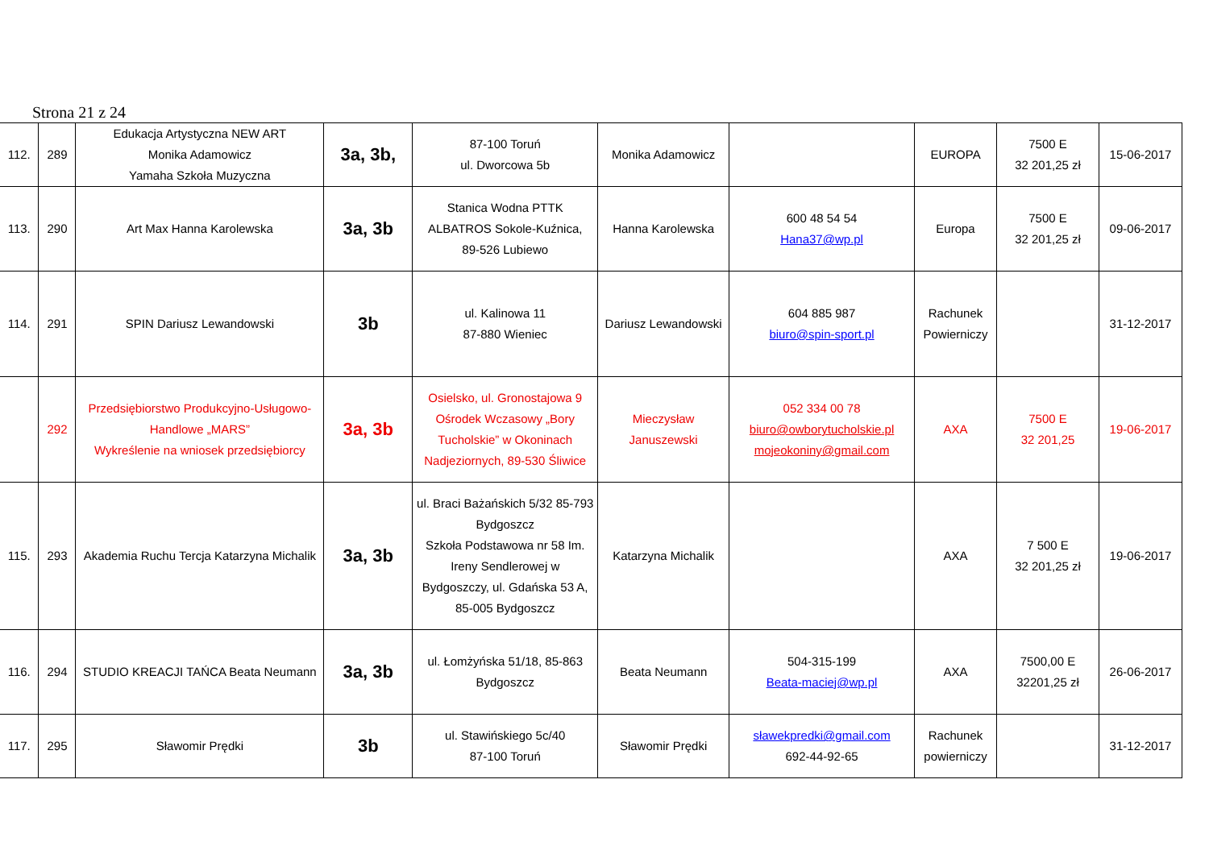Strona 21 z 24
| 112. | 289 | Edukacja Artystyczna NEW ART Monika Adamowicz Yamaha Szkoła Muzyczna | 3a, 3b, | 87-100 Toruń ul. Dworcowa 5b | Monika Adamowicz | | EUROPA | 7500 E 32 201,25 zł | 15-06-2017 |
| 113. | 290 | Art Max Hanna Karolewska | 3a, 3b | Stanica Wodna PTTK ALBATROS Sokole-Kuźnica, 89-526 Lubiewo | Hanna Karolewska | 600 48 54 54 Hana37@wp.pl | Europa | 7500 E 32 201,25 zł | 09-06-2017 |
| 114. | 291 | SPIN Dariusz Lewandowski | 3b | ul. Kalinowa 11 87-880 Wieniec | Dariusz Lewandowski | 604 885 987 biuro@spin-sport.pl | Rachunek Powierniczy | | 31-12-2017 |
| | 292 | Przedsiębiorstwo Produkcyjno-Usługowo-Handlowe „MARS” Wykreślenie na wniosek przedsiębiorcy | 3a, 3b | Osielsko, ul. Gronostajowa 9 Ośrodek Wczasowy „Bory Tucholskie” w Okoninach Nadjeziornych, 89-530 Śliwice | Mieczysław Januszewski | 052 334 00 78 biuro@owborytucholskie.pl mojeokoniny@gmail.com | AXA | 7500 E 32 201,25 | 19-06-2017 |
| 115. | 293 | Akademia Ruchu Tercja Katarzyna Michalik | 3a, 3b | ul. Braci Bażańskich 5/32 85-793 Bydgoszcz Szkoła Podstawowa nr 58 Im. Ireny Sendlerowej w Bydgoszczy, ul. Gdańska 53 A, 85-005 Bydgoszcz | Katarzyna Michalik | | AXA | 7 500 E 32 201,25 zł | 19-06-2017 |
| 116. | 294 | STUDIO KREACJI TAŃCA Beata Neumann | 3a, 3b | ul. Łomżyńska 51/18, 85-863 Bydgoszcz | Beata Neumann | 504-315-199 Beata-maciej@wp.pl | AXA | 7500,00 E 32201,25 zł | 26-06-2017 |
| 117. | 295 | Sławomir Prędki | 3b | ul. Stawińskiego 5c/40 87-100 Toruń | Sławomir Prędki | sławekpredki@gmail.com 692-44-92-65 | Rachunek powierniczy | | 31-12-2017 |